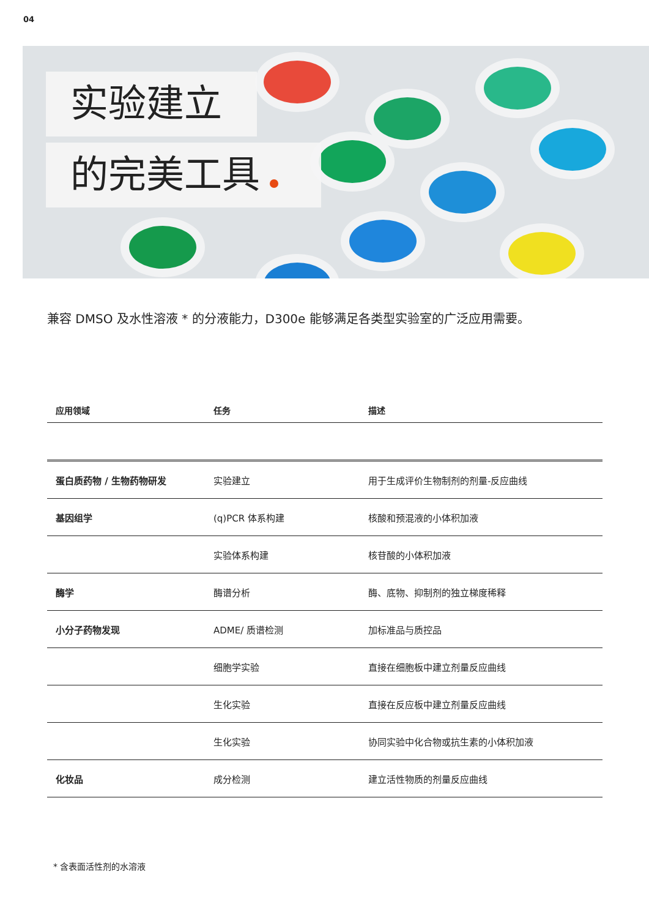04
实验建立
的完美工具
兼容 DMSO 及水性溶液 * 的分液能力，D300e 能够满足各类型实验室的广泛应用需要。
| 应用领域 | 任务 | 描述 |
| --- | --- | --- |
| 蛋白质药物 / 生物药物研发 | 实验建立 | 用于生成评价生物制剂的剂量-反应曲线 |
| 基因组学 | (q)PCR 体系构建 | 核酸和预混液的小体积加液 |
| | 实验体系构建 | 核苷酸的小体积加液 |
| 酶学 | 酶谱分析 | 酶、底物、抑制剂的独立梯度稀释 |
| 小分子药物发现 | ADME/ 质谱检测 | 加标准品与质控品 |
| | 细胞学实验 | 直接在细胞板中建立剂量反应曲线 |
| | 生化实验 | 直接在反应板中建立剂量反应曲线 |
| | 生化实验 | 协同实验中化合物或抗生素的小体积加液 |
| 化妆品 | 成分检测 | 建立活性物质的剂量反应曲线 |
* 含表面活性剂的水溶液